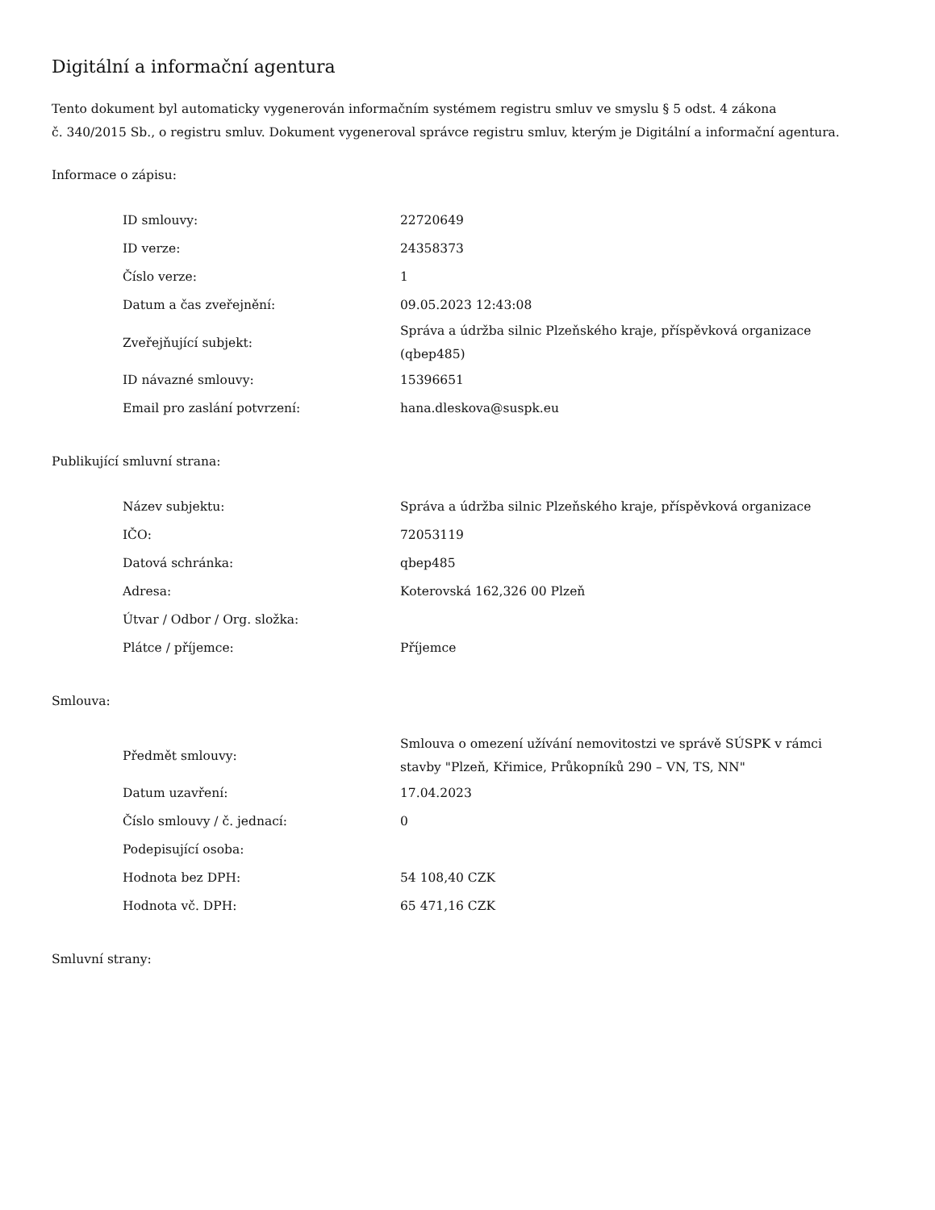Digitální a informační agentura
Tento dokument byl automaticky vygenerován informačním systémem registru smluv ve smyslu § 5 odst. 4 zákona
č. 340/2015 Sb., o registru smluv. Dokument vygeneroval správce registru smluv, kterým je Digitální a informační agentura.
Informace o zápisu:
| ID smlouvy: | 22720649 |
| ID verze: | 24358373 |
| Číslo verze: | 1 |
| Datum a čas zveřejnění: | 09.05.2023 12:43:08 |
| Zveřejňující subjekt: | Správa a údržba silnic Plzeňského kraje, příspěvková organizace (qbep485) |
| ID návazné smlouvy: | 15396651 |
| Email pro zaslání potvrzení: | hana.dleskova@suspk.eu |
Publikující smluvní strana:
| Název subjektu: | Správa a údržba silnic Plzeňského kraje, příspěvková organizace |
| IČO: | 72053119 |
| Datová schránka: | qbep485 |
| Adresa: | Koterovská 162,326 00 Plzeň |
| Útvar / Odbor / Org. složka: | |
| Plátce / příjemce: | Příjemce |
Smlouva:
| Předmět smlouvy: | Smlouva o omezení užívání nemovitostzi ve správě SÚSPK v rámci stavby "Plzeň, Křimice, Průkopníků 290 – VN, TS, NN" |
| Datum uzavření: | 17.04.2023 |
| Číslo smlouvy / č. jednací: | 0 |
| Podepisující osoba: | |
| Hodnota bez DPH: | 54 108,40 CZK |
| Hodnota vč. DPH: | 65 471,16 CZK |
Smluvní strany: